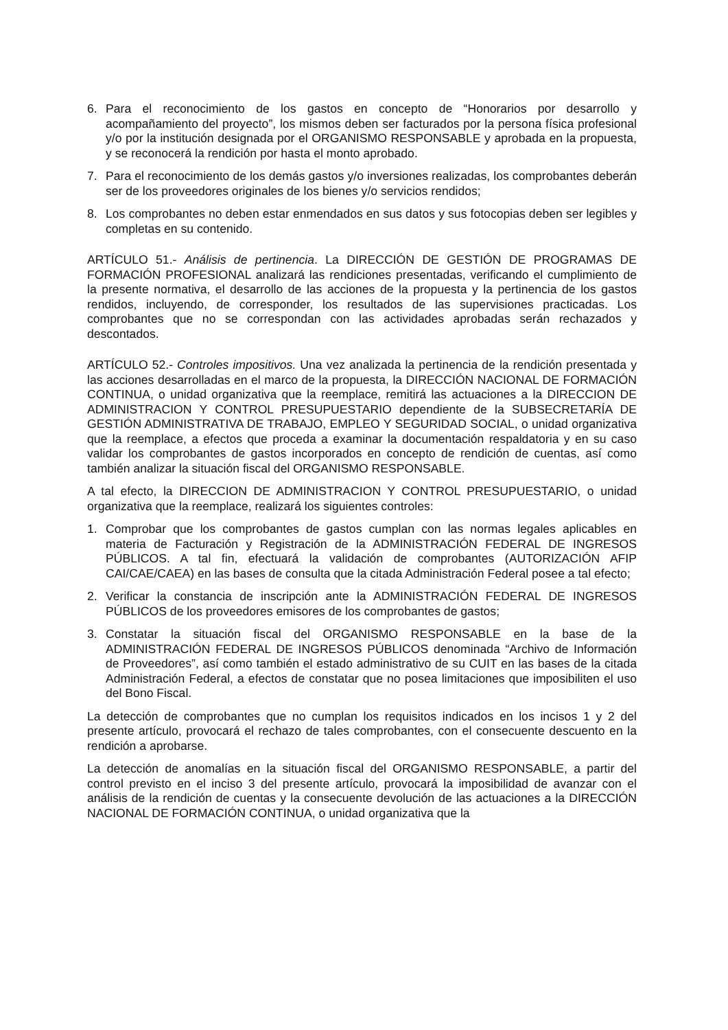6. Para el reconocimiento de los gastos en concepto de “Honorarios por desarrollo y acompañamiento del proyecto”, los mismos deben ser facturados por la persona física profesional y/o por la institución designada por el ORGANISMO RESPONSABLE y aprobada en la propuesta, y se reconocerá la rendición por hasta el monto aprobado.
7. Para el reconocimiento de los demás gastos y/o inversiones realizadas, los comprobantes deberán ser de los proveedores originales de los bienes y/o servicios rendidos;
8. Los comprobantes no deben estar enmendados en sus datos y sus fotocopias deben ser legibles y completas en su contenido.
ARTÍCULO 51.- Análisis de pertinencia. La DIRECCIÓN DE GESTIÓN DE PROGRAMAS DE FORMACIÓN PROFESIONAL analizará las rendiciones presentadas, verificando el cumplimiento de la presente normativa, el desarrollo de las acciones de la propuesta y la pertinencia de los gastos rendidos, incluyendo, de corresponder, los resultados de las supervisiones practicadas. Los comprobantes que no se correspondan con las actividades aprobadas serán rechazados y descontados.
ARTÍCULO 52.- Controles impositivos. Una vez analizada la pertinencia de la rendición presentada y las acciones desarrolladas en el marco de la propuesta, la DIRECCIÓN NACIONAL DE FORMACIÓN CONTINUA, o unidad organizativa que la reemplace, remitirá las actuaciones a la DIRECCION DE ADMINISTRACION Y CONTROL PRESUPUESTARIO dependiente de la SUBSECRETARÍA DE GESTIÓN ADMINISTRATIVA DE TRABAJO, EMPLEO Y SEGURIDAD SOCIAL, o unidad organizativa que la reemplace, a efectos que proceda a examinar la documentación respaldatoria y en su caso validar los comprobantes de gastos incorporados en concepto de rendición de cuentas, así como también analizar la situación fiscal del ORGANISMO RESPONSABLE.
A tal efecto, la DIRECCION DE ADMINISTRACION Y CONTROL PRESUPUESTARIO, o unidad organizativa que la reemplace, realizará los siguientes controles:
1. Comprobar que los comprobantes de gastos cumplan con las normas legales aplicables en materia de Facturación y Registración de la ADMINISTRACIÓN FEDERAL DE INGRESOS PÚBLICOS. A tal fin, efectuará la validación de comprobantes (AUTORIZACIÓN AFIP CAI/CAE/CAEA) en las bases de consulta que la citada Administración Federal posee a tal efecto;
2. Verificar la constancia de inscripción ante la ADMINISTRACIÓN FEDERAL DE INGRESOS PÚBLICOS de los proveedores emisores de los comprobantes de gastos;
3. Constatar la situación fiscal del ORGANISMO RESPONSABLE en la base de la ADMINISTRACIÓN FEDERAL DE INGRESOS PÚBLICOS denominada “Archivo de Información de Proveedores”, así como también el estado administrativo de su CUIT en las bases de la citada Administración Federal, a efectos de constatar que no posea limitaciones que imposibiliten el uso del Bono Fiscal.
La detección de comprobantes que no cumplan los requisitos indicados en los incisos 1 y 2 del presente artículo, provocará el rechazo de tales comprobantes, con el consecuente descuento en la rendición a aprobarse.
La detección de anomalías en la situación fiscal del ORGANISMO RESPONSABLE, a partir del control previsto en el inciso 3 del presente artículo, provocará la imposibilidad de avanzar con el análisis de la rendición de cuentas y la consecuente devolución de las actuaciones a la DIRECCIÓN NACIONAL DE FORMACIÓN CONTINUA, o unidad organizativa que la